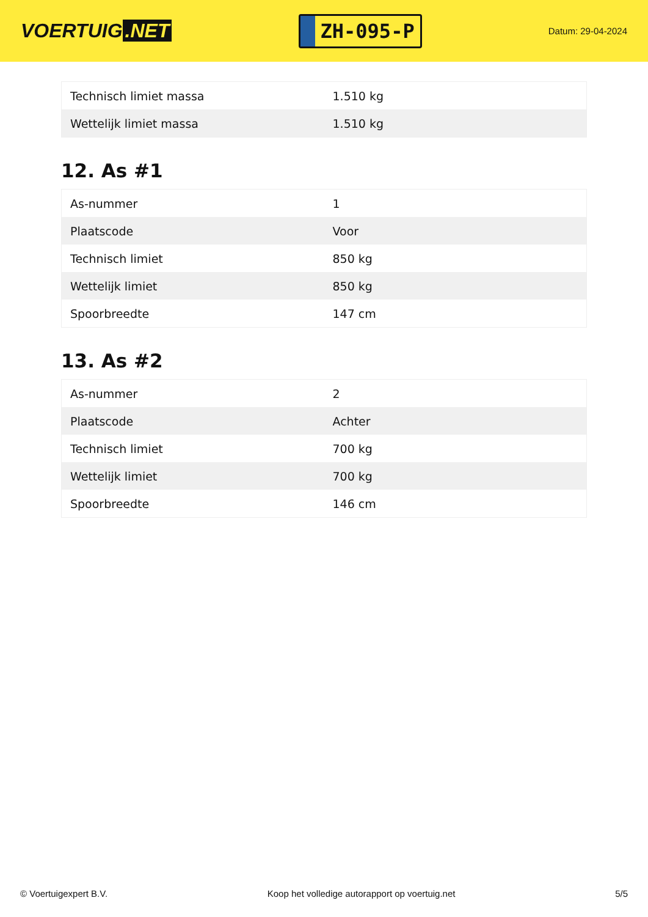VOERTUIG.NET
ZH-095-P
Datum: 29-04-2024
| Technisch limiet massa | 1.510 kg |
| Wettelijk limiet massa | 1.510 kg |
12. As #1
| As-nummer | 1 |
| Plaatscode | Voor |
| Technisch limiet | 850 kg |
| Wettelijk limiet | 850 kg |
| Spoorbreedte | 147 cm |
13. As #2
| As-nummer | 2 |
| Plaatscode | Achter |
| Technisch limiet | 700 kg |
| Wettelijk limiet | 700 kg |
| Spoorbreedte | 146 cm |
© Voertuigexpert B.V. Koop het volledige autorapport op voertuig.net 5/5